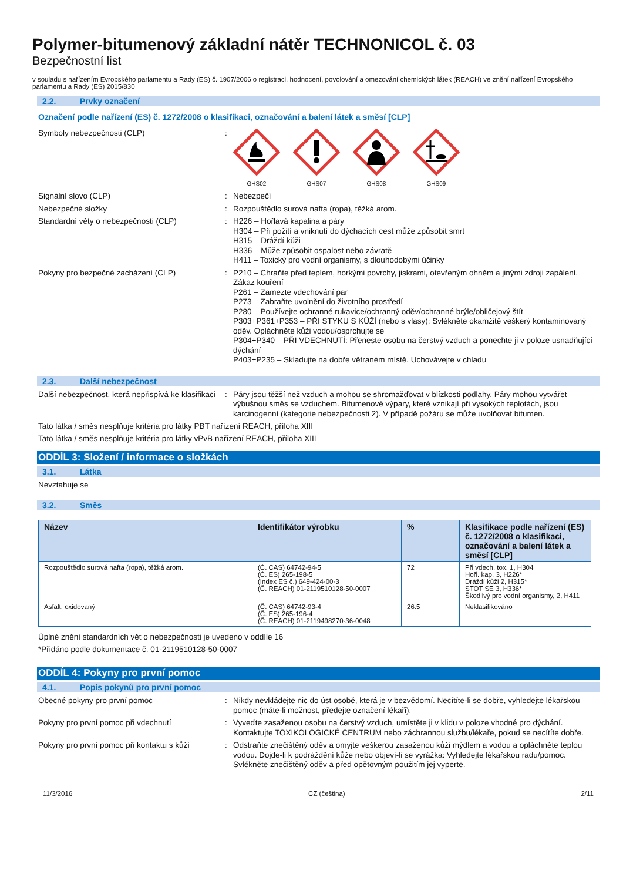Polymer-bitumenový základní nátěr TECHNONICOL č. 03
Bezpečnostní list
v souladu s nařízením Evropského parlamentu a Rady (ES) č. 1907/2006 o registraci, hodnocení, povolování a omezování chemických látek (REACH) ve znění nařízení Evropského parlamentu a Rady (ES) 2015/830
2.2. Prvky označení
Označení podle nařízení (ES) č. 1272/2008 o klasifikaci, označování a balení látek a směsí [CLP]
Symboly nebezpečnosti (CLP) :
GHS02 GHS07 GHS08 GHS09
Signální slovo (CLP) : Nebezpečí
Nebezpečné složky : Rozpouštědlo surová nafta (ropa), těžká arom.
Standardní věty o nebezpečnosti (CLP) : H226 – Hořlavá kapalina a páry
H304 – Při požití a vniknutí do dýchacích cest může způsobit smrt
H315 – Dráždí kůži
H336 – Může způsobit ospalost nebo závratě
H411 – Toxický pro vodní organismy, s dlouhodobými účinky
Pokyny pro bezpečné zacházení (CLP) : P210 – Chraňte před teplem, horkými povrchy, jiskrami, otevřeným ohněm a jinými zdroji zapálení. Zákaz kouření
P261 – Zamezte vdechování par
P273 – Zabraňte uvolnění do životního prostředí
P280 – Používejte ochranné rukavice/ochranný oděv/ochranné brýle/obličejový štít
P303+P361+P353 – PŘI STYKU S KŮŽÍ (nebo s vlasy): Svlékněte okamžitě veškerý kontaminovaný oděv. Opláchněte kůži vodou/osprchujte se
P304+P340 – PŘI VDECHNUTÍ: Přeneste osobu na čerstvý vzduch a ponechte ji v poloze usnadňující dýchání
P403+P235 – Skladujte na dobře větraném místě. Uchovávejte v chladu
2.3. Další nebezpečnost
Další nebezpečnost, která nepřispívá ke klasifikaci
: Páry jsou těžší než vzduch a mohou se shromažďovat v blízkosti podlahy. Páry mohou vytvářet výbušnou směs se vzduchem. Bitumenové výpary, které vznikají při vysokých teplotách, jsou karcinogenní (kategorie nebezpečnosti 2). V případě požáru se může uvolňovat bitumen.
Tato látka / směs nesplňuje kritéria pro látky PBT nařízení REACH, příloha XIII
Tato látka / směs nesplňuje kritéria pro látky vPvB nařízení REACH, příloha XIII
ODDÍL 3: Složení / informace o složkách
3.1. Látka
Nevztahuje se
3.2. Směs
| Název | Identifikátor výrobku | % | Klasifikace podle nařízení (ES) č. 1272/2008 o klasifikaci, označování a balení látek a směsí [CLP] |
| --- | --- | --- | --- |
| Rozpouštědlo surová nafta (ropa), těžká arom. | (Č. CAS) 64742-94-5 (Č. ES) 265-198-5 (Index ES č.) 649-424-00-3 (Č. REACH) 01-2119510128-50-0007 | 72 | Při vdech. tox. 1, H304 Hořl. kap. 3, H226* Dráždí kůži 2, H315* STOT SE 3, H336* Škodlivý pro vodní organismy, 2, H411 |
| Asfalt, oxidovaný | (Č. CAS) 64742-93-4 (Č. ES) 265-196-4 (Č. REACH) 01-2119498270-36-0048 | 26.5 | Neklasifikováno |
Úplné znění standardních vět o nebezpečnosti je uvedeno v oddíle 16
*Přidáno podle dokumentace č. 01-2119510128-50-0007
ODDÍL 4: Pokyny pro první pomoc
4.1. Popis pokynů pro první pomoc
Obecné pokyny pro první pomoc : Nikdy nevkládejte nic do úst osobě, která je v bezvědomí. Necítíte-li se dobře, vyhledejte lékařskou pomoc (máte-li možnost, předejte označení lékaři).
Pokyny pro první pomoc při vdechnutí : Vyveďte zasaženou osobu na čerstvý vzduch, umístěte ji v klidu v poloze vhodné pro dýchání. Kontaktujte TOXIKOLOGICKÉ CENTRUM nebo záchrannou službu/lékaře, pokud se necítíte dobře.
Pokyny pro první pomoc při kontaktu s kůží
: Odstraňte znečištěný oděv a omyjte veškerou zasaženou kůži mýdlem a vodou a opláchněte teplou vodou. Dojde-li k podráždění kůže nebo objeví-li se vyrážka: Vyhledejte lékařskou radu/pomoc. Svlékněte znečištěný oděv a před opětovným použitím jej vyperte.
11/3/2016 CZ (čeština) 2/11